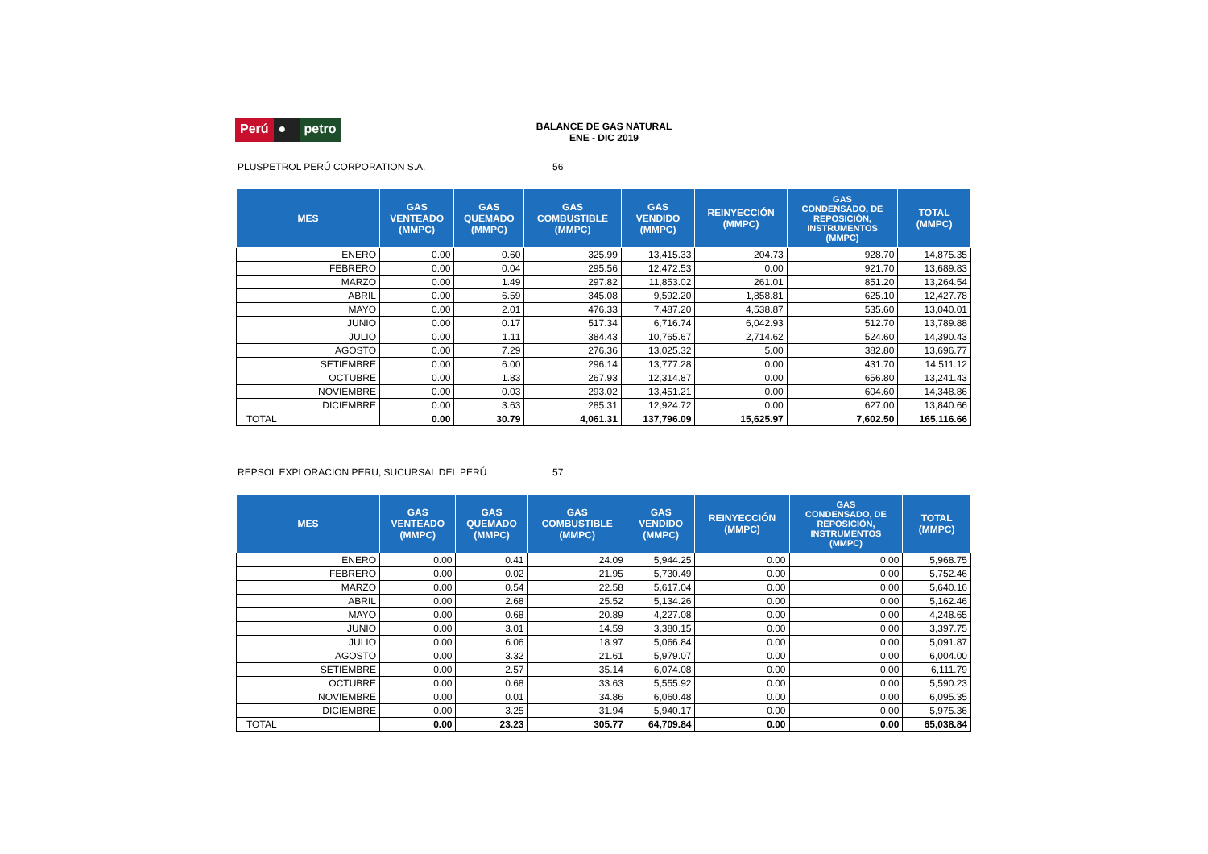Perú ● petro
BALANCE DE GAS NATURAL
ENE - DIC 2019
PLUSPETROL PERÚ CORPORATION S.A. 56
| MES | GAS VENTEADO (MMPC) | GAS QUEMADO (MMPC) | GAS COMBUSTIBLE (MMPC) | GAS VENDIDO (MMPC) | REINYECCIÓN (MMPC) | GAS CONDENSADO, DE REPOSICIÓN, INSTRUMENTOS (MMPC) | TOTAL (MMPC) |
| --- | --- | --- | --- | --- | --- | --- | --- |
| ENERO | 0.00 | 0.60 | 325.99 | 13,415.33 | 204.73 | 928.70 | 14,875.35 |
| FEBRERO | 0.00 | 0.04 | 295.56 | 12,472.53 | 0.00 | 921.70 | 13,689.83 |
| MARZO | 0.00 | 1.49 | 297.82 | 11,853.02 | 261.01 | 851.20 | 13,264.54 |
| ABRIL | 0.00 | 6.59 | 345.08 | 9,592.20 | 1,858.81 | 625.10 | 12,427.78 |
| MAYO | 0.00 | 2.01 | 476.33 | 7,487.20 | 4,538.87 | 535.60 | 13,040.01 |
| JUNIO | 0.00 | 0.17 | 517.34 | 6,716.74 | 6,042.93 | 512.70 | 13,789.88 |
| JULIO | 0.00 | 1.11 | 384.43 | 10,765.67 | 2,714.62 | 524.60 | 14,390.43 |
| AGOSTO | 0.00 | 7.29 | 276.36 | 13,025.32 | 5.00 | 382.80 | 13,696.77 |
| SETIEMBRE | 0.00 | 6.00 | 296.14 | 13,777.28 | 0.00 | 431.70 | 14,511.12 |
| OCTUBRE | 0.00 | 1.83 | 267.93 | 12,314.87 | 0.00 | 656.80 | 13,241.43 |
| NOVIEMBRE | 0.00 | 0.03 | 293.02 | 13,451.21 | 0.00 | 604.60 | 14,348.86 |
| DICIEMBRE | 0.00 | 3.63 | 285.31 | 12,924.72 | 0.00 | 627.00 | 13,840.66 |
| TOTAL | 0.00 | 30.79 | 4,061.31 | 137,796.09 | 15,625.97 | 7,602.50 | 165,116.66 |
REPSOL EXPLORACION PERU, SUCURSAL DEL PERÚ 57
| MES | GAS VENTEADO (MMPC) | GAS QUEMADO (MMPC) | GAS COMBUSTIBLE (MMPC) | GAS VENDIDO (MMPC) | REINYECCIÓN (MMPC) | GAS CONDENSADO, DE REPOSICIÓN, INSTRUMENTOS (MMPC) | TOTAL (MMPC) |
| --- | --- | --- | --- | --- | --- | --- | --- |
| ENERO | 0.00 | 0.41 | 24.09 | 5,944.25 | 0.00 | 0.00 | 5,968.75 |
| FEBRERO | 0.00 | 0.02 | 21.95 | 5,730.49 | 0.00 | 0.00 | 5,752.46 |
| MARZO | 0.00 | 0.54 | 22.58 | 5,617.04 | 0.00 | 0.00 | 5,640.16 |
| ABRIL | 0.00 | 2.68 | 25.52 | 5,134.26 | 0.00 | 0.00 | 5,162.46 |
| MAYO | 0.00 | 0.68 | 20.89 | 4,227.08 | 0.00 | 0.00 | 4,248.65 |
| JUNIO | 0.00 | 3.01 | 14.59 | 3,380.15 | 0.00 | 0.00 | 3,397.75 |
| JULIO | 0.00 | 6.06 | 18.97 | 5,066.84 | 0.00 | 0.00 | 5,091.87 |
| AGOSTO | 0.00 | 3.32 | 21.61 | 5,979.07 | 0.00 | 0.00 | 6,004.00 |
| SETIEMBRE | 0.00 | 2.57 | 35.14 | 6,074.08 | 0.00 | 0.00 | 6,111.79 |
| OCTUBRE | 0.00 | 0.68 | 33.63 | 5,555.92 | 0.00 | 0.00 | 5,590.23 |
| NOVIEMBRE | 0.00 | 0.01 | 34.86 | 6,060.48 | 0.00 | 0.00 | 6,095.35 |
| DICIEMBRE | 0.00 | 3.25 | 31.94 | 5,940.17 | 0.00 | 0.00 | 5,975.36 |
| TOTAL | 0.00 | 23.23 | 305.77 | 64,709.84 | 0.00 | 0.00 | 65,038.84 |